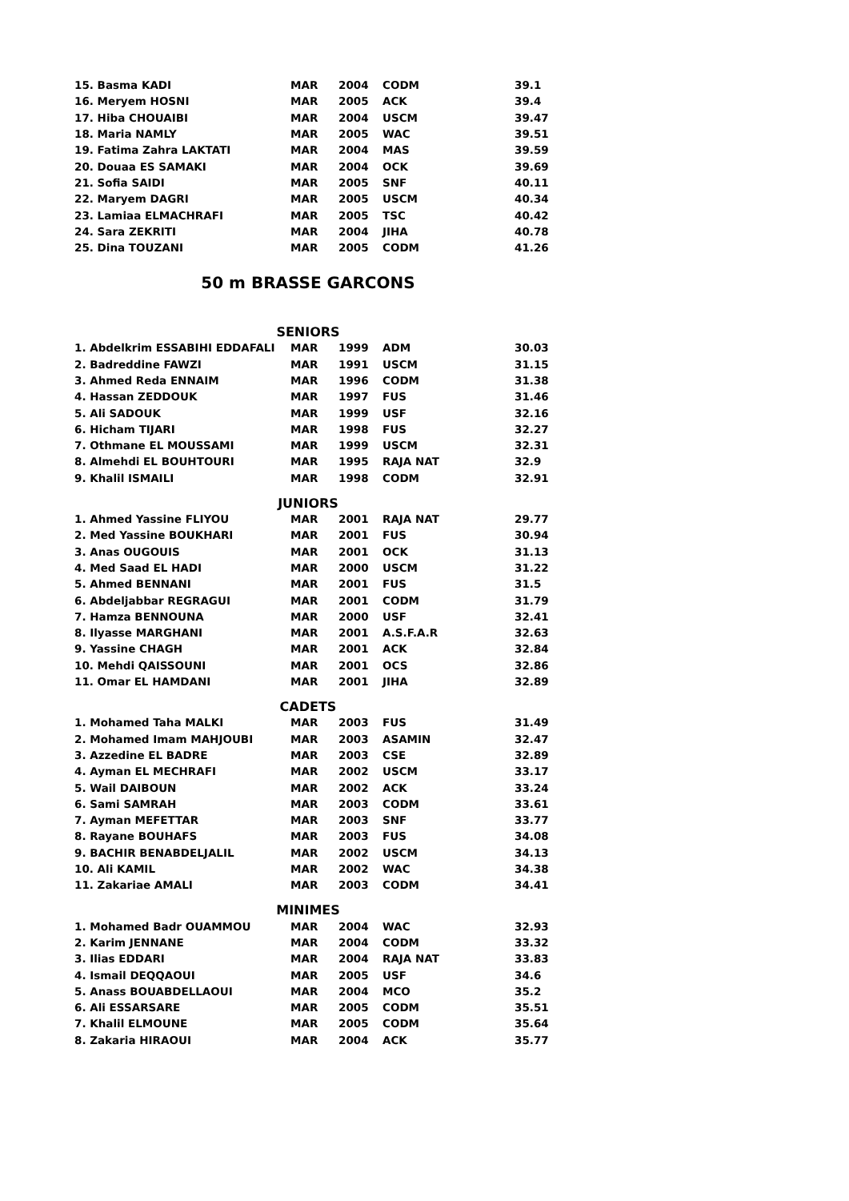| 15. Basma KADI | MAR | 2004 | CODM | 39.1 |
| 16. Meryem HOSNI | MAR | 2005 | ACK | 39.4 |
| 17. Hiba CHOUAIBI | MAR | 2004 | USCM | 39.47 |
| 18. Maria NAMLY | MAR | 2005 | WAC | 39.51 |
| 19. Fatima Zahra LAKTATI | MAR | 2004 | MAS | 39.59 |
| 20. Douaa ES SAMAKI | MAR | 2004 | OCK | 39.69 |
| 21. Sofia SAIDI | MAR | 2005 | SNF | 40.11 |
| 22. Maryem DAGRI | MAR | 2005 | USCM | 40.34 |
| 23. Lamiaa ELMACHRAFI | MAR | 2005 | TSC | 40.42 |
| 24. Sara ZEKRITI | MAR | 2004 | JIHA | 40.78 |
| 25. Dina TOUZANI | MAR | 2005 | CODM | 41.26 |
50 m BRASSE GARCONS
SENIORS
| 1. Abdelkrim ESSABIHI EDDAFALI | MAR | 1999 | ADM | 30.03 |
| 2. Badreddine FAWZI | MAR | 1991 | USCM | 31.15 |
| 3. Ahmed Reda ENNAIM | MAR | 1996 | CODM | 31.38 |
| 4. Hassan ZEDDOUK | MAR | 1997 | FUS | 31.46 |
| 5. Ali SADOUK | MAR | 1999 | USF | 32.16 |
| 6. Hicham TIJARI | MAR | 1998 | FUS | 32.27 |
| 7. Othmane EL MOUSSAMI | MAR | 1999 | USCM | 32.31 |
| 8. Almehdi EL BOUHTOURI | MAR | 1995 | RAJA NAT | 32.9 |
| 9. Khalil ISMAILI | MAR | 1998 | CODM | 32.91 |
JUNIORS
| 1. Ahmed Yassine FLIYOU | MAR | 2001 | RAJA NAT | 29.77 |
| 2. Med Yassine BOUKHARI | MAR | 2001 | FUS | 30.94 |
| 3. Anas OUGOUIS | MAR | 2001 | OCK | 31.13 |
| 4. Med Saad EL HADI | MAR | 2000 | USCM | 31.22 |
| 5. Ahmed BENNANI | MAR | 2001 | FUS | 31.5 |
| 6. Abdeljabbar REGRAGUI | MAR | 2001 | CODM | 31.79 |
| 7. Hamza BENNOUNA | MAR | 2000 | USF | 32.41 |
| 8. Ilyasse MARGHANI | MAR | 2001 | A.S.F.A.R | 32.63 |
| 9. Yassine CHAGH | MAR | 2001 | ACK | 32.84 |
| 10. Mehdi QAISSOUNI | MAR | 2001 | OCS | 32.86 |
| 11. Omar EL HAMDANI | MAR | 2001 | JIHA | 32.89 |
CADETS
| 1. Mohamed Taha MALKI | MAR | 2003 | FUS | 31.49 |
| 2. Mohamed Imam MAHJOUBI | MAR | 2003 | ASAMIN | 32.47 |
| 3. Azzedine EL BADRE | MAR | 2003 | CSE | 32.89 |
| 4. Ayman EL MECHRAFI | MAR | 2002 | USCM | 33.17 |
| 5. Wail DAIBOUN | MAR | 2002 | ACK | 33.24 |
| 6. Sami SAMRAH | MAR | 2003 | CODM | 33.61 |
| 7. Ayman MEFETTAR | MAR | 2003 | SNF | 33.77 |
| 8. Rayane BOUHAFS | MAR | 2003 | FUS | 34.08 |
| 9. BACHIR BENABDELJALIL | MAR | 2002 | USCM | 34.13 |
| 10. Ali KAMIL | MAR | 2002 | WAC | 34.38 |
| 11. Zakariae AMALI | MAR | 2003 | CODM | 34.41 |
MINIMES
| 1. Mohamed Badr OUAMMOU | MAR | 2004 | WAC | 32.93 |
| 2. Karim JENNANE | MAR | 2004 | CODM | 33.32 |
| 3. Ilias EDDARI | MAR | 2004 | RAJA NAT | 33.83 |
| 4. Ismail DEQQAOUI | MAR | 2005 | USF | 34.6 |
| 5. Anass BOUABDELLAOUI | MAR | 2004 | MCO | 35.2 |
| 6. Ali ESSARSARE | MAR | 2005 | CODM | 35.51 |
| 7. Khalil ELMOUNE | MAR | 2005 | CODM | 35.64 |
| 8. Zakaria HIRAOUI | MAR | 2004 | ACK | 35.77 |